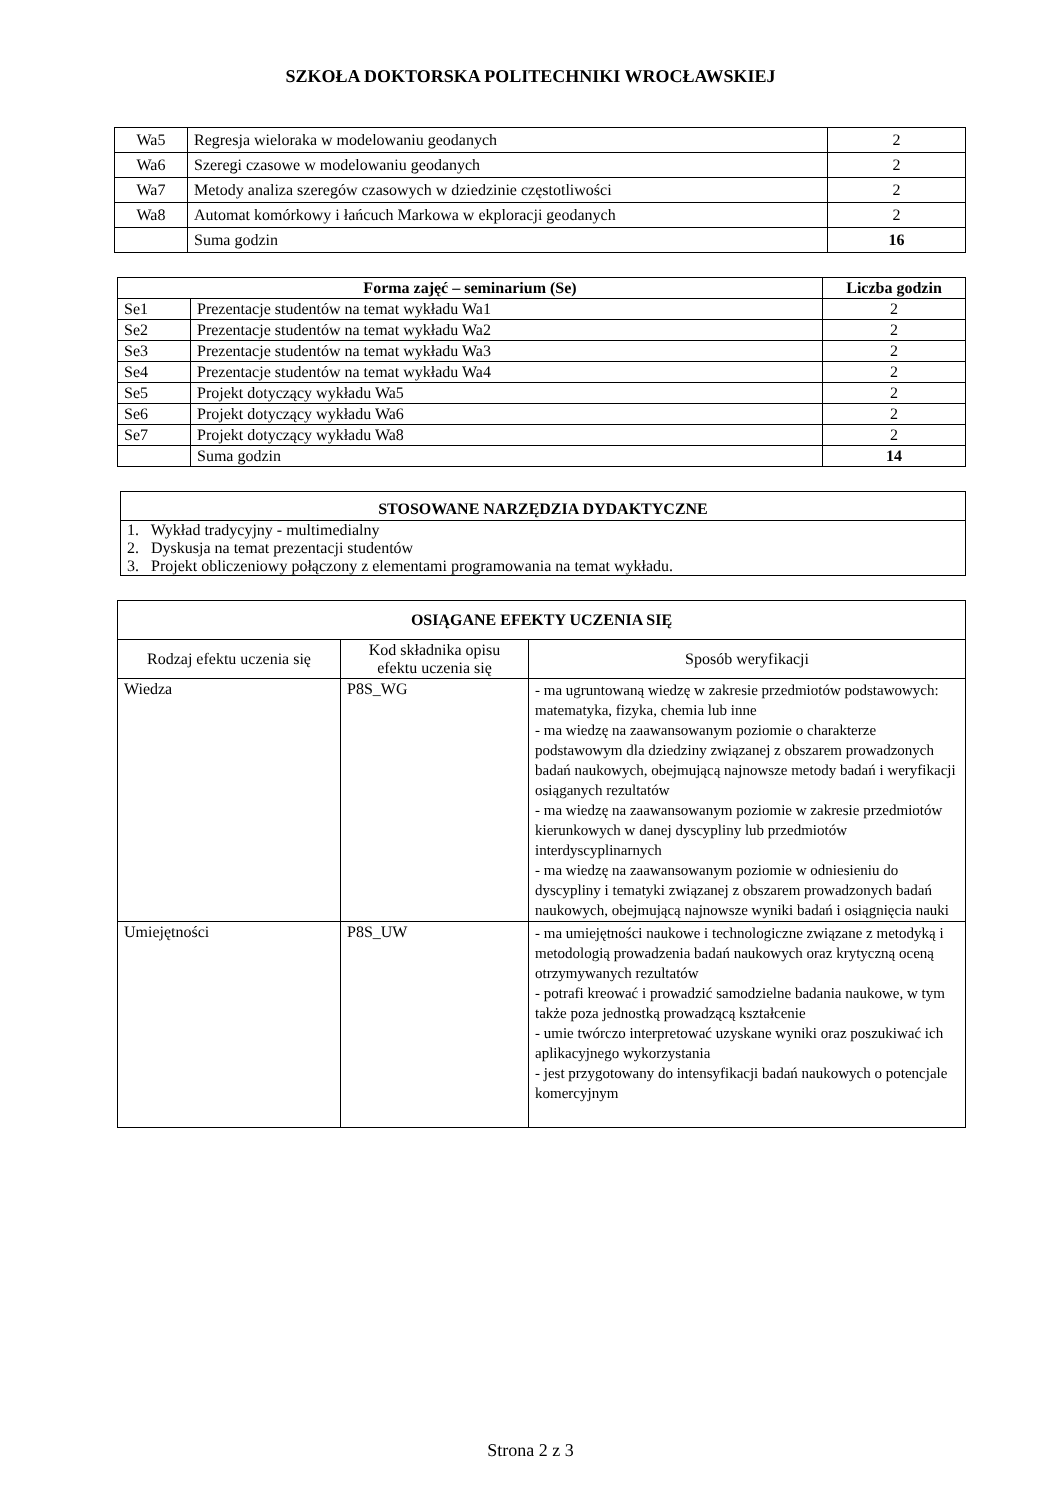SZKOŁA DOKTORSKA POLITECHNIKI WROCŁAWSKIEJ
| Wa5 | Regresja wieloraka w modelowaniu geodanych | 2 |
| Wa6 | Szeregi czasowe w modelowaniu geodanych | 2 |
| Wa7 | Metody analiza szeregów czasowych w dziedzinie częstotliwości | 2 |
| Wa8 | Automat komórkowy i łańcuch Markowa w ekploracji geodanych | 2 |
| | Suma godzin | 16 |
| Forma zajęć – seminarium (Se) | | Liczba godzin |
| --- | --- | --- |
| Se1 | Prezentacje studentów na temat wykładu Wa1 | 2 |
| Se2 | Prezentacje studentów na temat wykładu Wa2 | 2 |
| Se3 | Prezentacje studentów na temat wykładu Wa3 | 2 |
| Se4 | Prezentacje studentów na temat wykładu Wa4 | 2 |
| Se5 | Projekt dotyczący wykładu Wa5 | 2 |
| Se6 | Projekt dotyczący wykładu Wa6 | 2 |
| Se7 | Projekt dotyczący wykładu Wa8 | 2 |
| | Suma godzin | 14 |
| STOSOWANE NARZĘDZIA DYDAKTYCZNE |
| --- |
| 1. Wykład tradycyjny - multimedialny |
| 2. Dyskusja na temat prezentacji studentów |
| 3. Projekt obliczeniowy połączony z elementami programowania na temat wykładu. |
| OSIĄGANE EFEKTY UCZENIA SIĘ | | |
| --- | --- | --- |
| Rodzaj efektu uczenia się | Kod składnika opisu efektu uczenia się | Sposób weryfikacji |
| Wiedza | P8S_WG | - ma ugruntowaną wiedzę w zakresie przedmiotów podstawowych: matematyka, fizyka, chemia lub inne - ma wiedzę na zaawansowanym poziomie o charakterze podstawowym dla dziedziny związanej z obszarem prowadzonych badań naukowych, obejmującą najnowsze metody badań i weryfikacji osiąganych rezultatów - ma wiedzę na zaawansowanym poziomie w zakresie przedmiotów kierunkowych w danej dyscypliny lub przedmiotów interdyscyplinarnych - ma wiedzę na zaawansowanym poziomie w odniesieniu do dyscypliny i tematyki związanej z obszarem prowadzonych badań naukowych, obejmującą najnowsze wyniki badań i osiągnięcia nauki |
| Umiejętności | P8S_UW | - ma umiejętności naukowe i technologiczne związane z metodyką i metodologią prowadzenia badań naukowych oraz krytyczną oceną otrzymywanych rezultatów - potrafi kreować i prowadzić samodzielne badania naukowe, w tym także poza jednostką prowadzącą kształcenie - umie twórczo interpretować uzyskane wyniki oraz poszukiwać ich aplikacyjnego wykorzystania - jest przygotowany do intensyfikacji badań naukowych o potencjale komercyjnym |
Strona 2 z 3